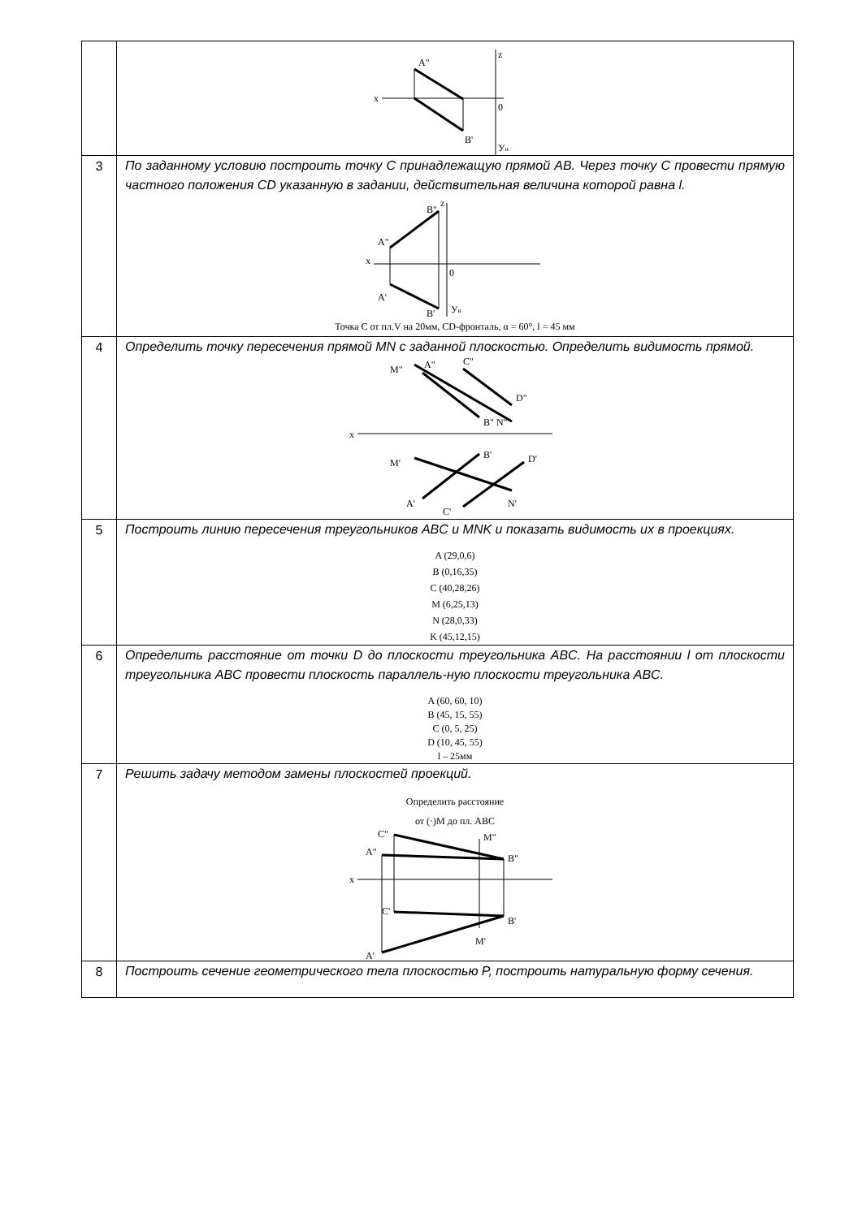| | A" x z 0 B' У н |
| 3 | По заданному условию построить точку C принадлежащую прямой AB. Через точку C провести прямую частного положения CD указанную в задании, действительная величина которой равна l. A" B" z A' B' 0 У н x Точка С от пл.V на 20мм, CD-фронталь, α = 60°, l = 45 мм |
| 4 | Определить точку пересечения прямой MN с заданной плоскостью. Определить видимость прямой. M" A" C" D" B" N" x M' B' D' A' C' N' |
| 5 | Построить линию пересечения треугольников ABC и MNK и показать видимость их в проекциях. A (29,0,6) B (0,16,35) C (40,28,26) M (6,25,13) N (28,0,33) K (45,12,15) |
| 6 | Определить расстояние от точки D до плоскости треугольника ABC. На расстоянии l от плоскости треугольника ABC провести плоскость параллель-ную плоскости треугольника ABC. A (60, 60, 10) B (45, 15, 55) C (0, 5, 25) D (10, 45, 55) l – 25мм |
| 7 | Решить задачу методом замены плоскостей проекций. Определить расстояние от (·)M до пл. ABC C" M" A" B" x C' B' A' M' |
| 8 | Построить сечение геометрического тела плоскостью P, построить натуральную форму сечения. |